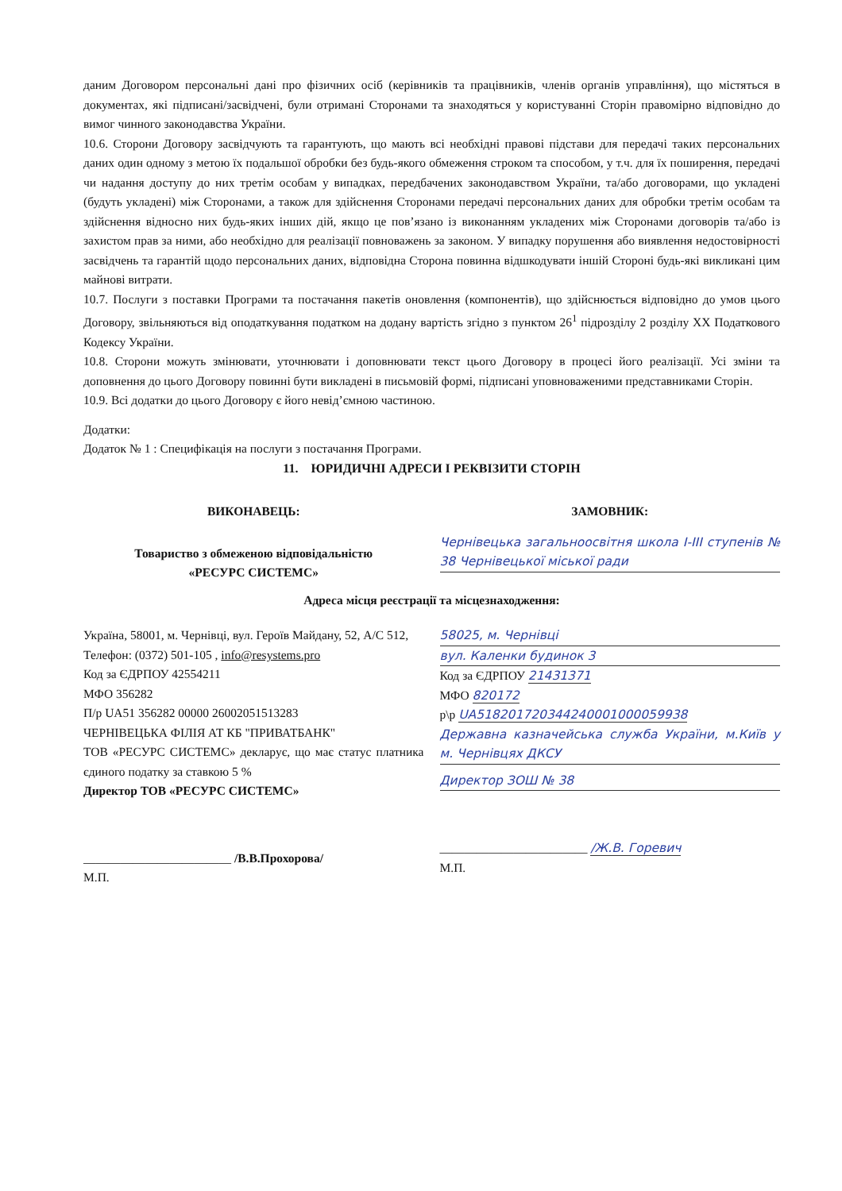даним Договором персональні дані про фізичних осіб (керівників та працівників, членів органів управління), що містяться в документах, які підписані/засвідчені, були отримані Сторонами та знаходяться у користуванні Сторін правомірно відповідно до вимог чинного законодавства України.
10.6. Сторони Договору засвідчують та гарантують, що мають всі необхідні правові підстави для передачі таких персональних даних один одному з метою їх подальшої обробки без будь-якого обмеження строком та способом, у т.ч. для їх поширення, передачі чи надання доступу до них третім особам у випадках, передбачених законодавством України, та/або договорами, що укладені (будуть укладені) між Сторонами, а також для здійснення Сторонами передачі персональних даних для обробки третім особам та здійснення відносно них будь-яких інших дій, якщо це пов’язано із виконанням укладених між Сторонами договорів та/або із захистом прав за ними, або необхідно для реалізації повноважень за законом. У випадку порушення або виявлення недостовірності засвідчень та гарантій щодо персональних даних, відповідна Сторона повинна відшкодувати іншій Стороні будь-які викликані цим майнові витрати.
10.7. Послуги з поставки Програми та постачання пакетів оновлення (компонентів), що здійснюється відповідно до умов цього Договору, звільняються від оподаткування податком на додану вартість згідно з пунктом 26<sup>1</sup> підрозділу 2 розділу XX Податкового Кодексу України.
10.8. Сторони можуть змінювати, уточнювати і доповнювати текст цього Договору в процесі його реалізації. Усі зміни та доповнення до цього Договору повинні бути викладені в письмовій формі, підписані уповноваженими представниками Сторін.
10.9. Всі додатки до цього Договору є його невід’ємною частиною.
Додатки:
Додаток № 1 : Специфікація на послуги з постачання Програми.
11. ЮРИДИЧНІ АДРЕСИ І РЕКВІЗИТИ СТОРІН
ВИКОНАВЕЦЬ:
Товариство з обмеженою відповідальністю
«РЕСУРС СИСТЕМС»
ЗАМОВНИК:
Чернівецька загальноосвітня школа І-ІІІ ступенів № 38 Чернівецької міської ради
Адреса місця реєстрації та місцезнаходження:
Україна, 58001, м. Чернівці, вул. Героїв Майдану, 52, А/С 512,
Телефон: (0372) 501-105 , info@resystems.pro
Код за ЄДРПОУ 42554211
МФО 356282
П/р UA51 356282 00000 26002051513283
ЧЕРНІВЕЦЬКА ФІЛІЯ АТ КБ "ПРИВАТБАНК"
ТОВ «РЕСУРС СИСТЕМС» декларує, що має статус платника єдиного податку за ставкою 5 %
Директор ТОВ «РЕСУРС СИСТЕМС»
________________________ /В.В.Прохорова/
М.П.
58025, м. Чернівці
вул. Каленки будинок 3
Код за ЄДРПОУ 21431371
МФО 820172
р\р UA518201720344240001000059938
Державна казначейська служба України, м.Київ у м. Чернівцях ДКСУ
Директор ЗОШ № 38
________________________ /Ж.В. Горевич
М.П.